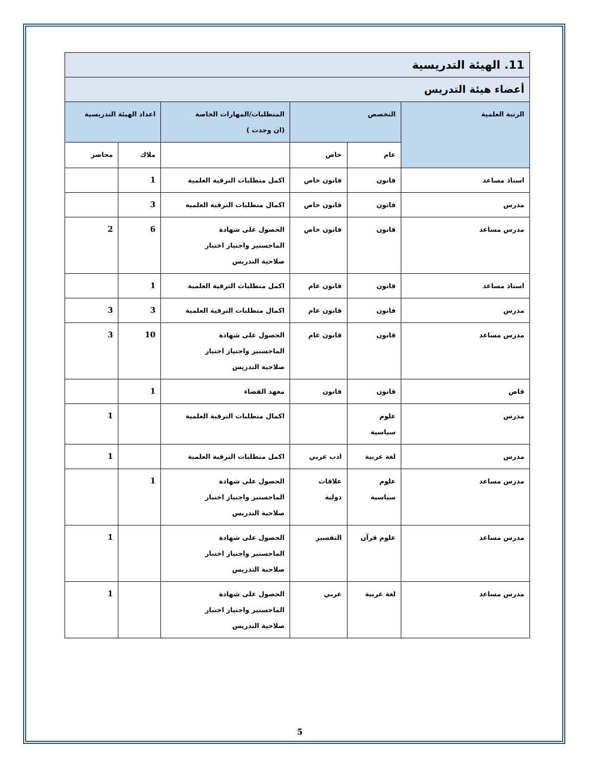| 11. الهيئة التدريسية | | | | | |
| أعضاء هيئة التدريس | | | | | |
| الرتبة العلمية | التخصص | | المتطلبات/المهارات الخاصة (ان وجدت ) | اعداد الهيئة التدريسية | |
| | عام | خاص | | ملاك | محاضر |
| استاذ مساعد | قانون | قانون خاص | اكمل متطلبات الترقية العلمية | 1 | |
| مدرس | قانون | قانون خاص | اكمال متطلبات الترقية العلمية | 3 | |
| مدرس مساعد | قانون | قانون خاص | الحصول على شهادة الماجستير واجتياز اختبار صلاحية التدريس | 6 | 2 |
| استاذ مساعد | قانون | قانون عام | اكمل متطلبات الترقية العلمية | 1 | |
| مدرس | قانون | قانون عام | اكمال متطلبات الترقية العلمية | 3 | 3 |
| مدرس مساعد | قانون | قانون عام | الحصول على شهادة الماجستير واجتياز اختبار صلاحية التدريس | 10 | 3 |
| قاض | قانون | قانون | معهد القضاء | 1 | |
| مدرس | علوم سياسية | | اكمال متطلبات الترقية العلمية | | 1 |
| مدرس | لغة عربية | ادب عربي | اكمل متطلبات الترقية العلمية | | 1 |
| مدرس مساعد | علوم سياسية | علاقات دولية | الحصول على شهادة الماجستير واجتياز اختبار صلاحية التدريس | 1 | |
| مدرس مساعد | علوم قرآن | التفسير | الحصول على شهادة الماجستير واجتياز اختبار صلاحية التدريس | | 1 |
| مدرس مساعد | لغة عربية | عربي | الحصول على شهادة الماجستير واجتياز اختبار صلاحية التدريس | | 1 |
5